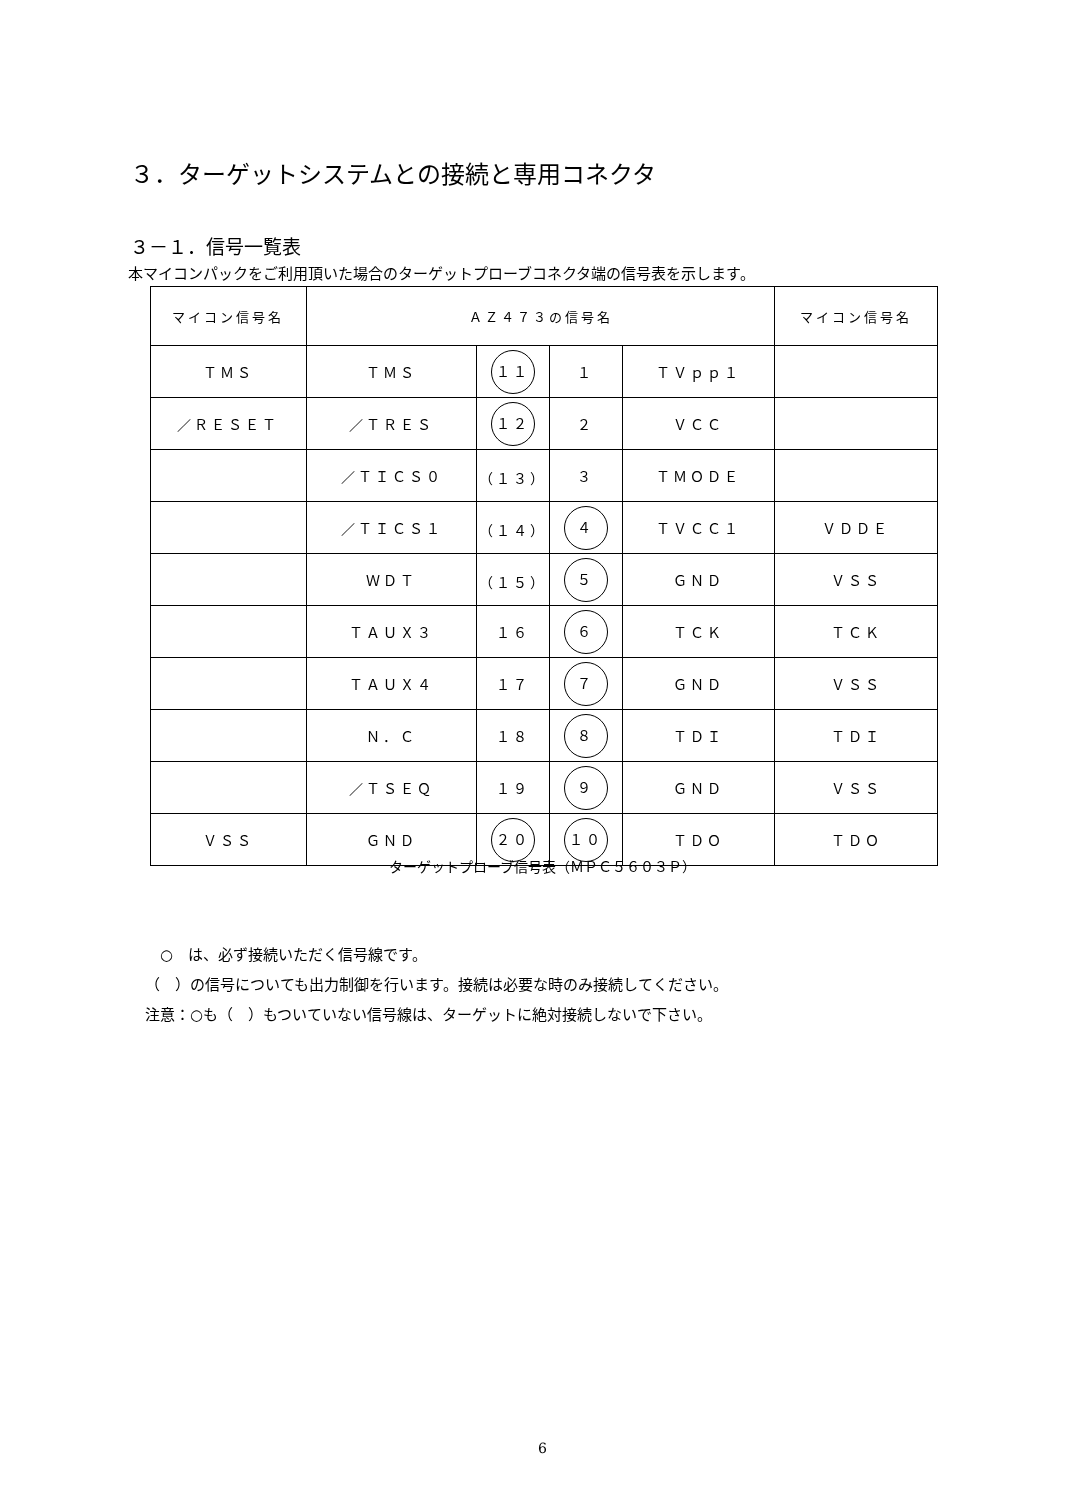３．ターゲットシステムとの接続と専用コネクタ
３－１．信号一覧表
本マイコンパックをご利用頂いた場合のターゲットプローブコネクタ端の信号表を示します。
| マイコン信号名 | ＡＺ４７３の信号名 | | | | マイコン信号名 |
| --- | --- | --- | --- | --- | --- |
| ＴＭＳ | ＴＭＳ | １１ | １ | ＴＶｐｐ１ | |
| ／ＲＥＳＥＴ | ／ＴＲＥＳ | １２ | ２ | ＶＣＣ | |
| | ／ＴＩＣＳ０ | （１３） | ３ | ＴＭＯＤＥ | |
| | ／ＴＩＣＳ１ | （１４） | ４ | ＴＶＣＣ１ | ＶＤＤＥ |
| | ＷＤＴ | （１５） | ５ | ＧＮＤ | ＶＳＳ |
| | ＴＡＵＸ３ | １６ | ６ | ＴＣＫ | ＴＣＫ |
| | ＴＡＵＸ４ | １７ | ７ | ＧＮＤ | ＶＳＳ |
| | Ｎ．Ｃ | １８ | ８ | ＴＤＩ | ＴＤＩ |
| | ／ＴＳＥＱ | １９ | ９ | ＧＮＤ | ＶＳＳ |
| ＶＳＳ | ＧＮＤ | ２０ | １０ | ＴＤＯ | ＴＤＯ |
ターゲットプローブ信号表（ＭＰＣ５６０３Ｐ）
　○　は、必ず接続いただく信号線です。
（　）の信号についても出力制御を行います。接続は必要な時のみ接続してください。
注意：○も（　）もついていない信号線は、ターゲットに絶対接続しないで下さい。
6